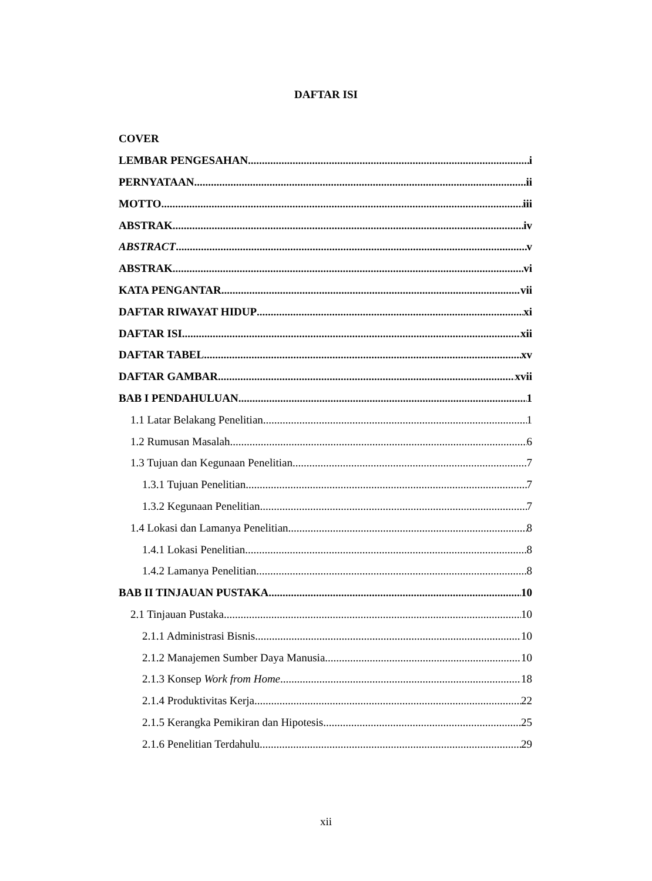DAFTAR ISI
COVER
LEMBAR PENGESAHAN i
PERNYATAAN ii
MOTTO iii
ABSTRAK iv
ABSTRACT v
ABSTRAK vi
KATA PENGANTAR vii
DAFTAR RIWAYAT HIDUP xi
DAFTAR ISI xii
DAFTAR TABEL xv
DAFTAR GAMBAR xvii
BAB I PENDAHULUAN 1
1.1 Latar Belakang Penelitian 1
1.2 Rumusan Masalah 6
1.3 Tujuan dan Kegunaan Penelitian 7
1.3.1 Tujuan Penelitian 7
1.3.2 Kegunaan Penelitian 7
1.4 Lokasi dan Lamanya Penelitian 8
1.4.1 Lokasi Penelitian 8
1.4.2 Lamanya Penelitian 8
BAB II TINJAUAN PUSTAKA 10
2.1 Tinjauan Pustaka 10
2.1.1 Administrasi Bisnis 10
2.1.2 Manajemen Sumber Daya Manusia 10
2.1.3 Konsep Work from Home 18
2.1.4 Produktivitas Kerja 22
2.1.5 Kerangka Pemikiran dan Hipotesis 25
2.1.6 Penelitian Terdahulu 29
xii